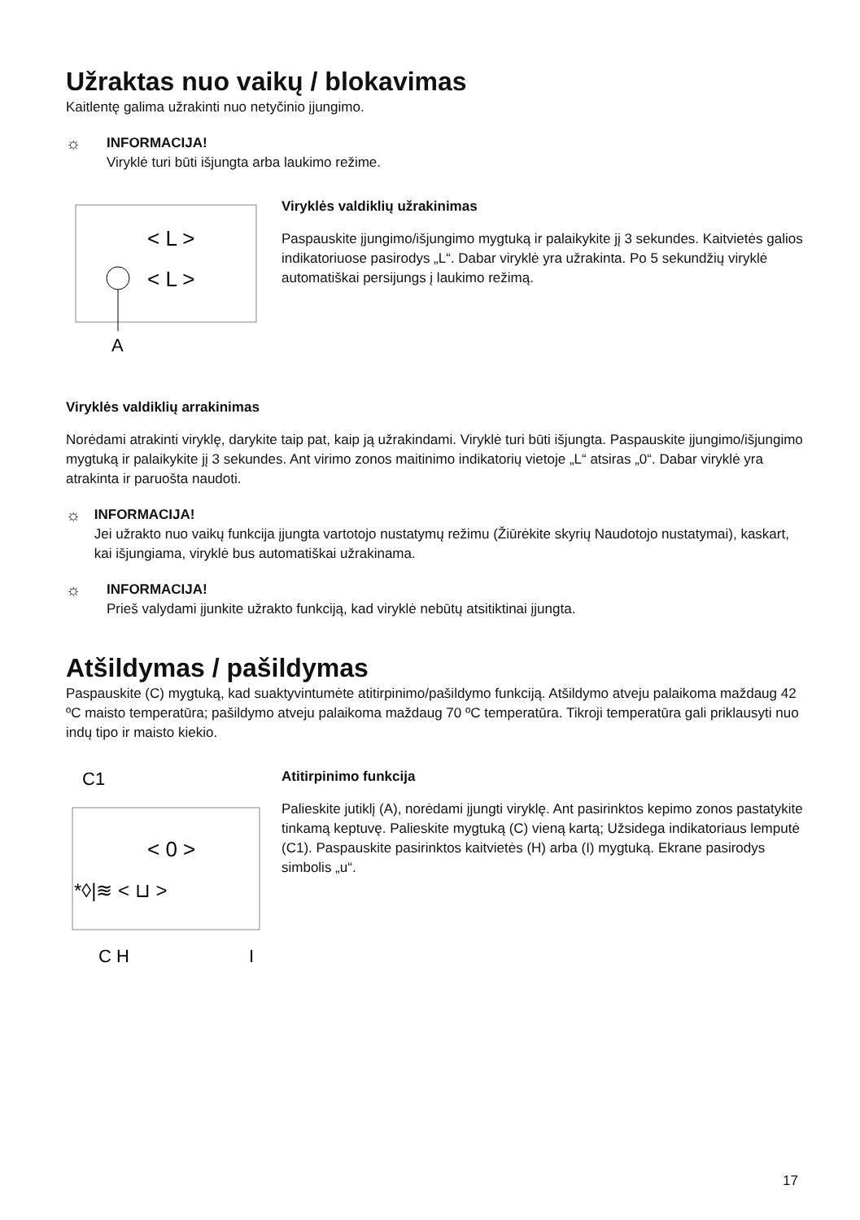Užraktas nuo vaikų / blokavimas
Kaitlentę galima užrakinti nuo netyčinio įjungimo.
☼
INFORMACIJA!
Viryklė turi būti išjungta arba laukimo režime.
< L >
< L >
A
Viryklės valdiklių užrakinimas
Paspauskite įjungimo/išjungimo mygtuką ir palaikykite jį 3 sekundes. Kaitvietės galios indikatoriuose pasirodys „L“. Dabar viryklė yra užrakinta. Po 5 sekundžių viryklė automatiškai persijungs į laukimo režimą.
Viryklės valdiklių arrakinimas
Norėdami atrakinti viryklę, darykite taip pat, kaip ją užrakindami. Viryklė turi būti išjungta. Paspauskite įjungimo/išjungimo mygtuką ir palaikykite jį 3 sekundes. Ant virimo zonos maitinimo indikatorių vietoje „L“ atsiras „0“. Dabar viryklė yra atrakinta ir paruošta naudoti.
☼
INFORMACIJA!
Jei užrakto nuo vaikų funkcija įjungta vartotojo nustatymų režimu (Žiūrėkite skyrių Naudotojo nustatymai), kaskart, kai išjungiama, viryklė bus automatiškai užrakinama.
☼
INFORMACIJA!
Prieš valydami įjunkite užrakto funkciją, kad viryklė nebūtų atsitiktinai įjungta.
Atšildymas / pašildymas
Paspauskite (C) mygtuką, kad suaktyvintumėte atitirpinimo/pašildymo funkciją. Atšildymo atveju palaikoma maždaug 42 ºC maisto temperatūra; pašildymo atveju palaikoma maždaug 70 ºC temperatūra. Tikroji temperatūra gali priklausyti nuo indų tipo ir maisto kiekio.
C1
< 0 >
*◊|≋ < ⊔ >
C H
I
Atitirpinimo funkcija
Palieskite jutiklį (A), norėdami įjungti viryklę. Ant pasirinktos kepimo zonos pastatykite tinkamą keptuvę. Palieskite mygtuką (C) vieną kartą; Užsidega indikatoriaus lemputė (C1). Paspauskite pasirinktos kaitvietės (H) arba (I) mygtuką. Ekrane pasirodys simbolis „u“.
17